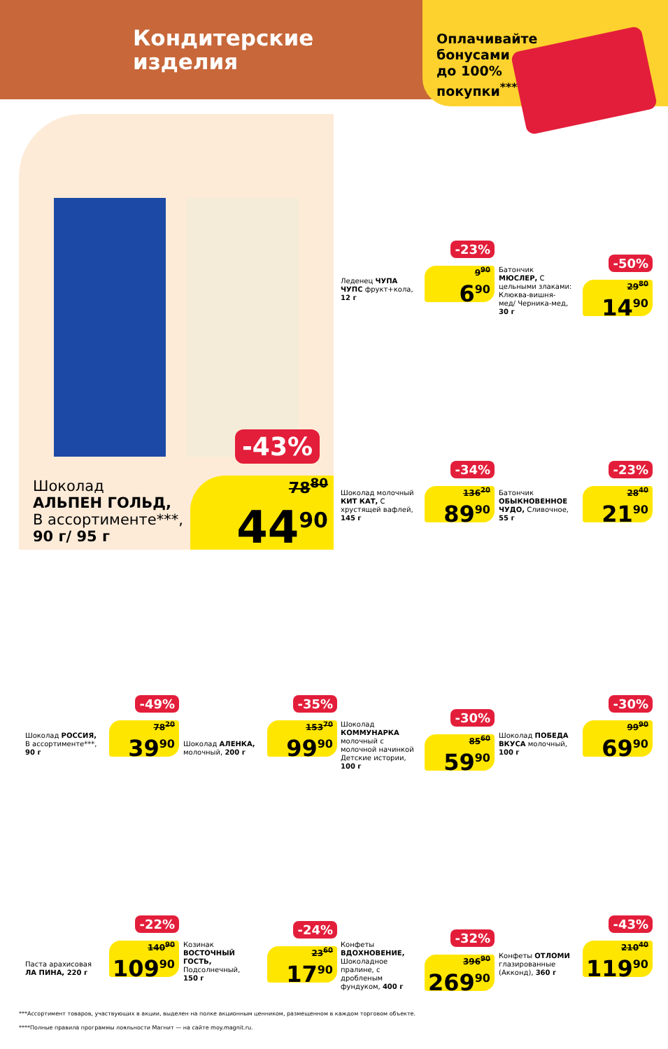Кондитерские
изделия
Оплачивайте бонусами до 100% покупки<sup>****</sup>
Шоколад
АЛЬПЕН ГОЛЬД,
В ассортименте***,
90 г/ 95 г
-43%
78<sup>80</sup>
44<sup>90</sup>
Леденец ЧУПА ЧУПС фрукт+кола, 12 г
-23%
9<sup>90</sup>
6<sup>90</sup>
Батончик МЮСЛЕР, С цельными злаками: Клюква-вишня-мед/ Черника-мед, 30 г
-50%
29<sup>80</sup>
14<sup>90</sup>
Шоколад молочный КИТ КАТ, С хрустящей вафлей, 145 г
-34%
136<sup>20</sup>
89<sup>90</sup>
Батончик ОБЫКНОВЕННОЕ ЧУДО, Сливочное, 55 г
-23%
28<sup>40</sup>
21<sup>90</sup>
Шоколад РОССИЯ, В ассортименте***, 90 г
-49%
78<sup>20</sup>
39<sup>90</sup>
Шоколад АЛЕНКА, молочный, 200 г
-35%
153<sup>70</sup>
99<sup>90</sup>
Шоколад КОММУНАРКА молочный с молочной начинкой Детские истории, 100 г
-30%
85<sup>60</sup>
59<sup>90</sup>
Шоколад ПОБЕДА ВКУСА молочный, 100 г
-30%
99<sup>90</sup>
69<sup>90</sup>
Паста арахисовая ЛА ПИНА, 220 г
-22%
140<sup>90</sup>
109<sup>90</sup>
Козинак ВОСТОЧНЫЙ ГОСТЬ, Подсолнечный, 150 г
-24%
23<sup>60</sup>
17<sup>90</sup>
Конфеты ВДОХНОВЕНИЕ, Шоколадное пралине, с дробленым фундуком, 400 г
-32%
396<sup>90</sup>
269<sup>90</sup>
Конфеты ОТЛОМИ глазированные (Акконд), 360 г
-43%
210<sup>40</sup>
119<sup>90</sup>
***Ассортимент товаров, участвующих в акции, выделен на полке акционным ценником, размещенном в каждом торговом объекте.
****Полные правила программы лояльности Магнит — на сайте moy.magnit.ru.